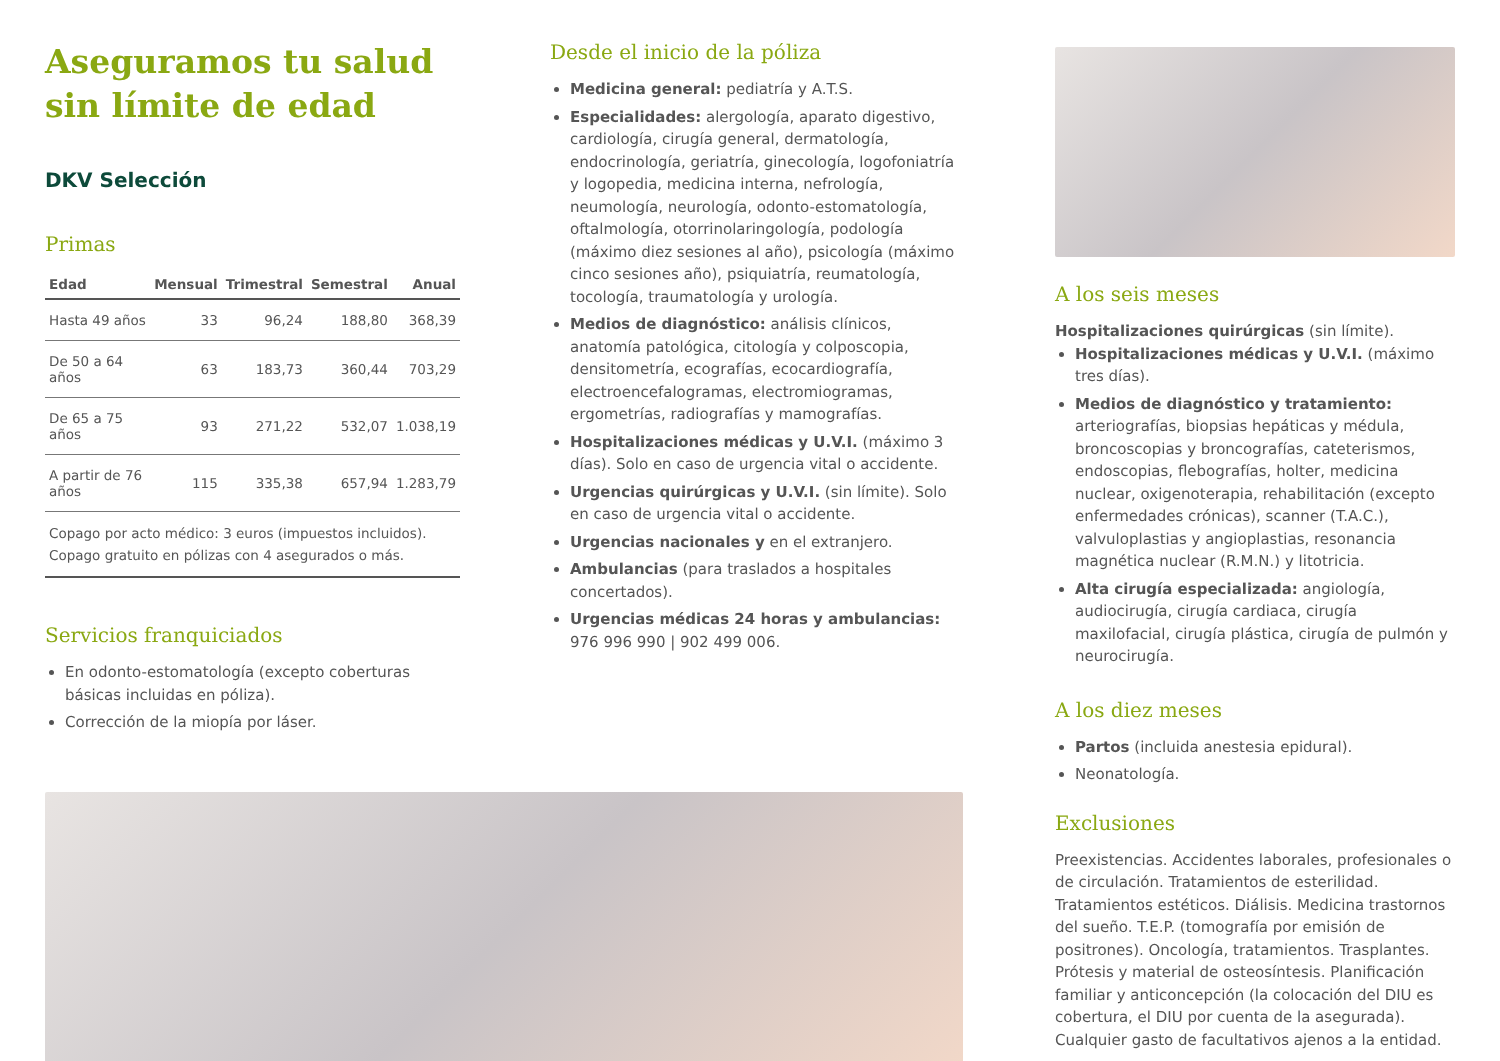Aseguramos tu salud sin límite de edad
DKV Selección
Primas
| Edad | Mensual | Trimestral | Semestral | Anual |
| --- | --- | --- | --- | --- |
| Hasta 49 años | 33 | 96,24 | 188,80 | 368,39 |
| De 50 a 64 años | 63 | 183,73 | 360,44 | 703,29 |
| De 65 a 75 años | 93 | 271,22 | 532,07 | 1.038,19 |
| A partir de 76 años | 115 | 335,38 | 657,94 | 1.283,79 |
Copago por acto médico: 3 euros (impuestos incluidos).
Copago gratuito en pólizas con 4 asegurados o más.
Servicios franquiciados
En odonto-estomatología (excepto coberturas básicas incluidas en póliza).
Corrección de la miopía por láser.
Desde el inicio de la póliza
Medicina general: pediatría y A.T.S.
Especialidades: alergología, aparato digestivo, cardiología, cirugía general, dermatología, endocrinología, geriatría, ginecología, logofoniatría y logopedia, medicina interna, nefrología, neumología, neurología, odonto-estomatología, oftalmología, otorrinolaringología, podología (máximo diez sesiones al año), psicología (máximo cinco sesiones año), psiquiatría, reumatología, tocología, traumatología y urología.
Medios de diagnóstico: análisis clínicos, anatomía patológica, citología y colposcopia, densitometría, ecografías, ecocardiografía, electroencefalogramas, electromiogramas, ergometrías, radiografías y mamografías.
Hospitalizaciones médicas y U.V.I. (máximo 3 días). Solo en caso de urgencia vital o accidente.
Urgencias quirúrgicas y U.V.I. (sin límite). Solo en caso de urgencia vital o accidente.
Urgencias nacionales y en el extranjero.
Ambulancias (para traslados a hospitales concertados).
Urgencias médicas 24 horas y ambulancias: 976 996 990 | 902 499 006.
A los seis meses
Hospitalizaciones quirúrgicas (sin límite).
Hospitalizaciones médicas y U.V.I. (máximo tres días).
Medios de diagnóstico y tratamiento: arteriografías, biopsias hepáticas y médula, broncoscopias y broncografías, cateterismos, endoscopias, flebografías, holter, medicina nuclear, oxigenoterapia, rehabilitación (excepto enfermedades crónicas), scanner (T.A.C.), valvuloplastias y angioplastias, resonancia magnética nuclear (R.M.N.) y litotricia.
Alta cirugía especializada: angiología, audiocirugía, cirugía cardiaca, cirugía maxilofacial, cirugía plástica, cirugía de pulmón y neurocirugía.
A los diez meses
Partos (incluida anestesia epidural).
Neonatología.
Exclusiones
Preexistencias. Accidentes laborales, profesionales o de circulación. Tratamientos de esterilidad. Tratamientos estéticos. Diálisis. Medicina trastornos del sueño. T.E.P. (tomografía por emisión de positrones). Oncología, tratamientos. Trasplantes. Prótesis y material de osteosíntesis. Planificación familiar y anticoncepción (la colocación del DIU es cobertura, el DIU por cuenta de la asegurada). Cualquier gasto de facultativos ajenos a la entidad.